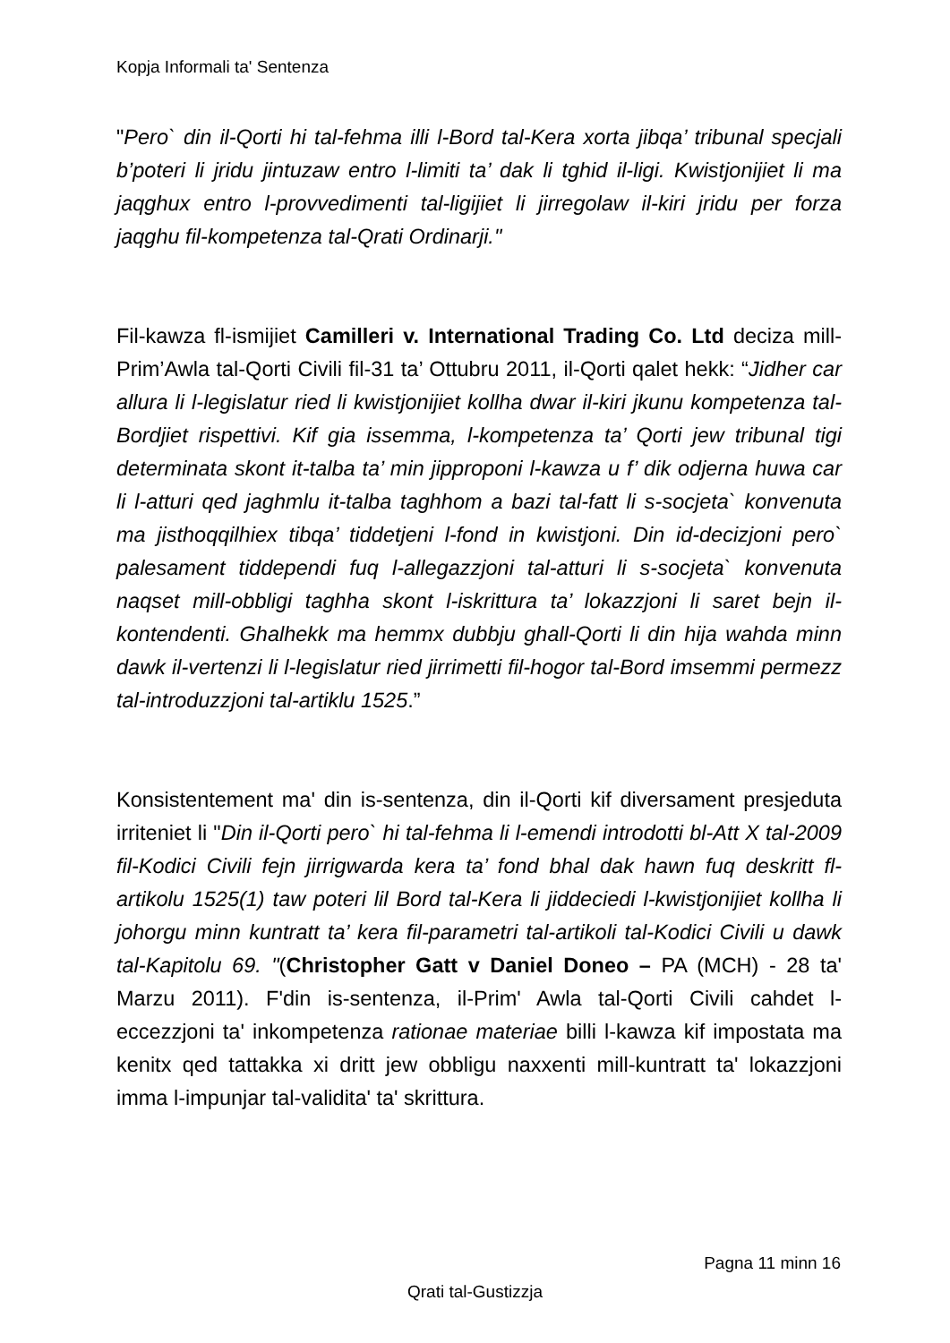Kopja Informali ta' Sentenza
"Pero` din il-Qorti hi tal-fehma illi l-Bord tal-Kera xorta jibqa’ tribunal specjali b’poteri li jridu jintuzaw entro l-limiti ta’ dak li tghid il-ligi. Kwistjonijiet li ma jaqghux entro l-provvedimenti tal-ligijiet li jirregolaw il-kiri jridu per forza jaqghu fil-kompetenza tal-Qrati Ordinarji."
Fil-kawza fl-ismijiet Camilleri v. International Trading Co. Ltd deciza mill-Prim’Awla tal-Qorti Civili fil-31 ta’ Ottubru 2011, il-Qorti qalet hekk: “Jidher car allura li l-legislatur ried li kwistjonijiet kollha dwar il-kiri jkunu kompetenza tal-Bordjiet rispettivi. Kif gia issemma, l-kompetenza ta’ Qorti jew tribunal tigi determinata skont it-talba ta’ min jipproponi l-kawza u f’ dik odjerna huwa car li l-atturi qed jaghmlu it-talba taghhom a bazi tal-fatt li s-socjeta` konvenuta ma jisthoqqilhiex tibqa’ tiddetjeni l-fond in kwistjoni. Din id-decizjoni pero` palesament tiddependi fuq l-allegazzjoni tal-atturi li s-socjeta` konvenuta naqset mill-obbligi taghha skont l-iskrittura ta’ lokazzjoni li saret bejn il-kontendenti. Ghalhekk ma hemmx dubbju ghall-Qorti li din hija wahda minn dawk il-vertenzi li l-legislatur ried jirrimetti fil-hogor tal-Bord imsemmi permezz tal-introduzzjoni tal-artiklu 1525.”
Konsistentement ma' din is-sentenza, din il-Qorti kif diversament presjeduta irriteniet li "Din il-Qorti pero` hi tal-fehma li l-emendi introdotti bl-Att X tal-2009 fil-Kodici Civili fejn jirrigwarda kera ta’ fond bhal dak hawn fuq deskritt fl-artikolu 1525(1) taw poteri lil Bord tal-Kera li jiddeciedi l-kwistjonijiet kollha li johorgu minn kuntratt ta’ kera fil-parametri tal-artikoli tal-Kodici Civili u dawk tal-Kapitolu 69. "(Christopher Gatt v Daniel Doneo – PA (MCH) - 28 ta' Marzu 2011). F'din is-sentenza, il-Prim' Awla tal-Qorti Civili cahdet l-eccezzjoni ta' inkompetenza rationae materiae billi l-kawza kif impostata ma kenitx qed tattakka xi dritt jew obbligu naxxenti mill-kuntratt ta' lokazzjoni imma l-impunjar tal-validita' ta' skrittura.
Pagna 11 minn 16
Qrati tal-Gustizzja